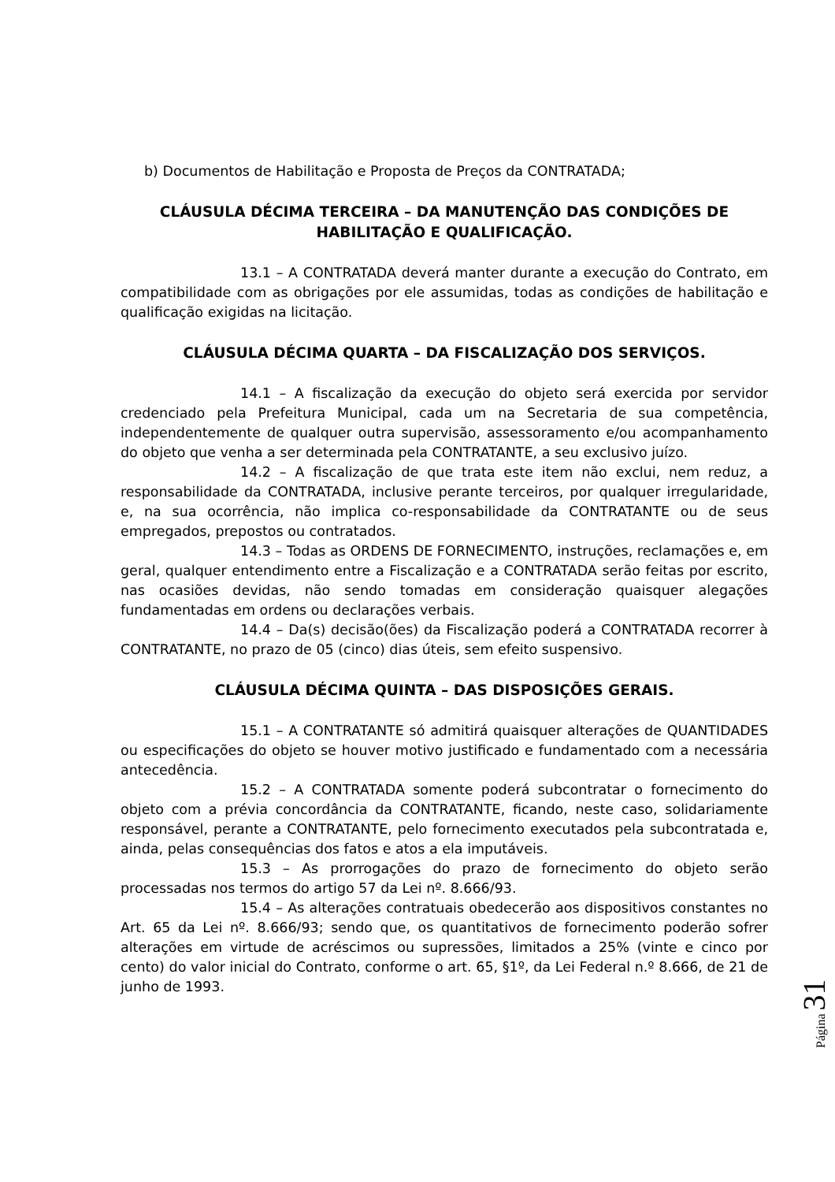b) Documentos de Habilitação e Proposta de Preços da CONTRATADA;
CLÁUSULA DÉCIMA TERCEIRA – DA MANUTENÇÃO DAS CONDIÇÕES DE HABILITAÇÃO E QUALIFICAÇÃO.
13.1 – A CONTRATADA deverá manter durante a execução do Contrato, em compatibilidade com as obrigações por ele assumidas, todas as condições de habilitação e qualificação exigidas na licitação.
CLÁUSULA DÉCIMA QUARTA – DA FISCALIZAÇÃO DOS SERVIÇOS.
14.1 – A fiscalização da execução do objeto será exercida por servidor credenciado pela Prefeitura Municipal, cada um na Secretaria de sua competência, independentemente de qualquer outra supervisão, assessoramento e/ou acompanhamento do objeto que venha a ser determinada pela CONTRATANTE, a seu exclusivo juízo.
14.2 – A fiscalização de que trata este item não exclui, nem reduz, a responsabilidade da CONTRATADA, inclusive perante terceiros, por qualquer irregularidade, e, na sua ocorrência, não implica co-responsabilidade da CONTRATANTE ou de seus empregados, prepostos ou contratados.
14.3 – Todas as ORDENS DE FORNECIMENTO, instruções, reclamações e, em geral, qualquer entendimento entre a Fiscalização e a CONTRATADA serão feitas por escrito, nas ocasiões devidas, não sendo tomadas em consideração quaisquer alegações fundamentadas em ordens ou declarações verbais.
14.4 – Da(s) decisão(ões) da Fiscalização poderá a CONTRATADA recorrer à CONTRATANTE, no prazo de 05 (cinco) dias úteis, sem efeito suspensivo.
CLÁUSULA DÉCIMA QUINTA – DAS DISPOSIÇÕES GERAIS.
15.1 – A CONTRATANTE só admitirá quaisquer alterações de QUANTIDADES ou especificações do objeto se houver motivo justificado e fundamentado com a necessária antecedência.
15.2 – A CONTRATADA somente poderá subcontratar o fornecimento do objeto com a prévia concordância da CONTRATANTE, ficando, neste caso, solidariamente responsável, perante a CONTRATANTE, pelo fornecimento executados pela subcontratada e, ainda, pelas consequências dos fatos e atos a ela imputáveis.
15.3 – As prorrogações do prazo de fornecimento do objeto serão processadas nos termos do artigo 57 da Lei nº. 8.666/93.
15.4 – As alterações contratuais obedecerão aos dispositivos constantes no Art. 65 da Lei nº. 8.666/93; sendo que, os quantitativos de fornecimento poderão sofrer alterações em virtude de acréscimos ou supressões, limitados a 25% (vinte e cinco por cento) do valor inicial do Contrato, conforme o art. 65, §1º, da Lei Federal n.º 8.666, de 21 de junho de 1993.
Página 31